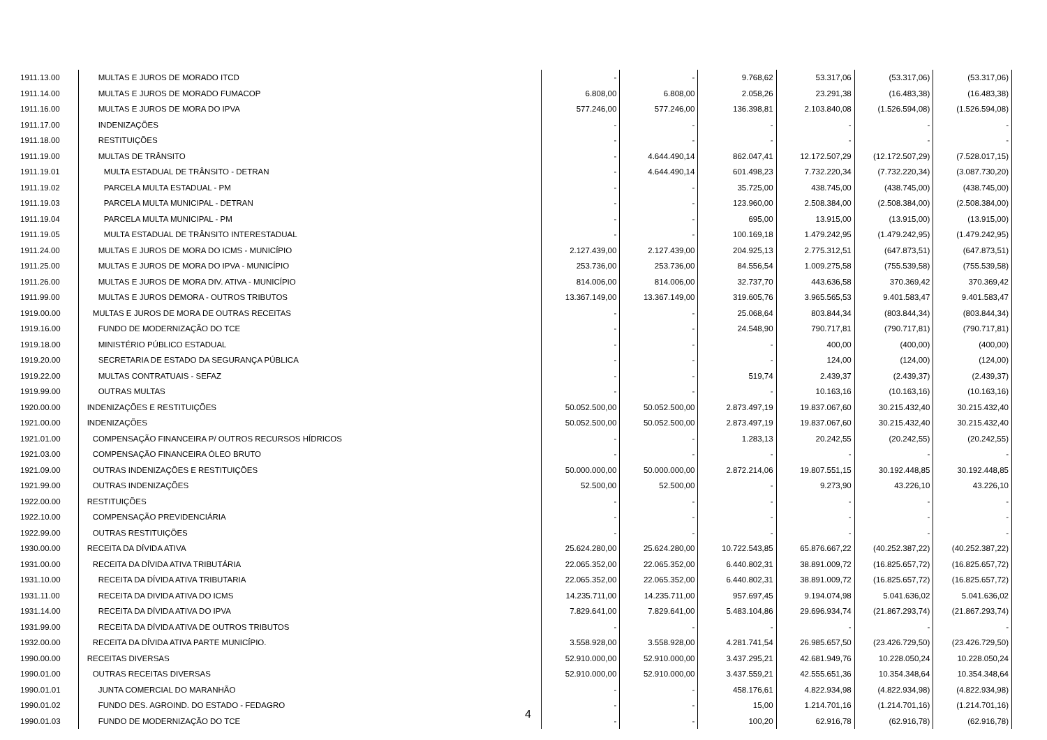| 1911.13.00 | MULTAS E JUROS DE MORADO ITCD | - | - | 9.768,62 | 53.317,06 | (53.317,06) | (53.317,06) |
| 1911.14.00 | MULTAS E JUROS DE MORADO FUMACOP | 6.808,00 | 6.808,00 | 2.058,26 | 23.291,38 | (16.483,38) | (16.483,38) |
| 1911.16.00 | MULTAS E JUROS DE MORA DO IPVA | 577.246,00 | 577.246,00 | 136.398,81 | 2.103.840,08 | (1.526.594,08) | (1.526.594,08) |
| 1911.17.00 | INDENIZAÇÕES | - | - | - | - | - | - |
| 1911.18.00 | RESTITUIÇÕES | - | - | - | - | - | - |
| 1911.19.00 | MULTAS DE TRÂNSITO | - | 4.644.490,14 | 862.047,41 | 12.172.507,29 | (12.172.507,29) | (7.528.017,15) |
| 1911.19.01 | MULTA ESTADUAL DE TRÂNSITO - DETRAN | - | 4.644.490,14 | 601.498,23 | 7.732.220,34 | (7.732.220,34) | (3.087.730,20) |
| 1911.19.02 | PARCELA MULTA ESTADUAL - PM | - | - | 35.725,00 | 438.745,00 | (438.745,00) | (438.745,00) |
| 1911.19.03 | PARCELA MULTA MUNICIPAL - DETRAN | - | - | 123.960,00 | 2.508.384,00 | (2.508.384,00) | (2.508.384,00) |
| 1911.19.04 | PARCELA MULTA MUNICIPAL - PM | - | - | 695,00 | 13.915,00 | (13.915,00) | (13.915,00) |
| 1911.19.05 | MULTA ESTADUAL DE TRÂNSITO INTERESTADUAL | - | - | 100.169,18 | 1.479.242,95 | (1.479.242,95) | (1.479.242,95) |
| 1911.24.00 | MULTAS E JUROS DE MORA DO ICMS - MUNICÍPIO | 2.127.439,00 | 2.127.439,00 | 204.925,13 | 2.775.312,51 | (647.873,51) | (647.873,51) |
| 1911.25.00 | MULTAS E JUROS DE MORA DO IPVA - MUNICÍPIO | 253.736,00 | 253.736,00 | 84.556,54 | 1.009.275,58 | (755.539,58) | (755.539,58) |
| 1911.26.00 | MULTAS E JUROS DE MORA DIV. ATIVA - MUNICÍPIO | 814.006,00 | 814.006,00 | 32.737,70 | 443.636,58 | 370.369,42 | 370.369,42 |
| 1911.99.00 | MULTAS E JUROS DEMORA - OUTROS TRIBUTOS | 13.367.149,00 | 13.367.149,00 | 319.605,76 | 3.965.565,53 | 9.401.583,47 | 9.401.583,47 |
| 1919.00.00 | MULTAS E JUROS DE MORA DE OUTRAS RECEITAS | - | - | 25.068,64 | 803.844,34 | (803.844,34) | (803.844,34) |
| 1919.16.00 | FUNDO DE MODERNIZAÇÃO DO TCE | - | - | 24.548,90 | 790.717,81 | (790.717,81) | (790.717,81) |
| 1919.18.00 | MINISTÉRIO PÚBLICO ESTADUAL | - | - | - | 400,00 | (400,00) | (400,00) |
| 1919.20.00 | SECRETARIA DE ESTADO DA SEGURANÇA PÚBLICA | - | - | - | 124,00 | (124,00) | (124,00) |
| 1919.22.00 | MULTAS CONTRATUAIS - SEFAZ | - | - | 519,74 | 2.439,37 | (2.439,37) | (2.439,37) |
| 1919.99.00 | OUTRAS MULTAS | - | - | - | 10.163,16 | (10.163,16) | (10.163,16) |
| 1920.00.00 | INDENIZAÇÕES E RESTITUIÇÕES | 50.052.500,00 | 50.052.500,00 | 2.873.497,19 | 19.837.067,60 | 30.215.432,40 | 30.215.432,40 |
| 1921.00.00 | INDENIZAÇÕES | 50.052.500,00 | 50.052.500,00 | 2.873.497,19 | 19.837.067,60 | 30.215.432,40 | 30.215.432,40 |
| 1921.01.00 | COMPENSAÇÃO FINANCEIRA P/ OUTROS RECURSOS HÍDRICOS | - | - | 1.283,13 | 20.242,55 | (20.242,55) | (20.242,55) |
| 1921.03.00 | COMPENSAÇÃO FINANCEIRA ÓLEO BRUTO | - | - | - | - | - | - |
| 1921.09.00 | OUTRAS INDENIZAÇÕES E RESTITUIÇÕES | 50.000.000,00 | 50.000.000,00 | 2.872.214,06 | 19.807.551,15 | 30.192.448,85 | 30.192.448,85 |
| 1921.99.00 | OUTRAS INDENIZAÇÕES | 52.500,00 | 52.500,00 | - | 9.273,90 | 43.226,10 | 43.226,10 |
| 1922.00.00 | RESTITUIÇÕES | - | - | - | - | - | - |
| 1922.10.00 | COMPENSAÇÃO PREVIDENCIÁRIA | - | - | - | - | - | - |
| 1922.99.00 | OUTRAS RESTITUIÇÕES | - | - | - | - | - | - |
| 1930.00.00 | RECEITA DA DÍVIDA ATIVA | 25.624.280,00 | 25.624.280,00 | 10.722.543,85 | 65.876.667,22 | (40.252.387,22) | (40.252.387,22) |
| 1931.00.00 | RECEITA DA DÍVIDA ATIVA TRIBUTÁRIA | 22.065.352,00 | 22.065.352,00 | 6.440.802,31 | 38.891.009,72 | (16.825.657,72) | (16.825.657,72) |
| 1931.10.00 | RECEITA DA DÍVIDA ATIVA TRIBUTARIA | 22.065.352,00 | 22.065.352,00 | 6.440.802,31 | 38.891.009,72 | (16.825.657,72) | (16.825.657,72) |
| 1931.11.00 | RECEITA DA DIVIDA ATIVA DO ICMS | 14.235.711,00 | 14.235.711,00 | 957.697,45 | 9.194.074,98 | 5.041.636,02 | 5.041.636,02 |
| 1931.14.00 | RECEITA DA DÍVIDA ATIVA DO IPVA | 7.829.641,00 | 7.829.641,00 | 5.483.104,86 | 29.696.934,74 | (21.867.293,74) | (21.867.293,74) |
| 1931.99.00 | RECEITA DA DÍVIDA ATIVA DE OUTROS TRIBUTOS | - | - | - | - | - | - |
| 1932.00.00 | RECEITA DA DÍVIDA ATIVA PARTE MUNICÍPIO. | 3.558.928,00 | 3.558.928,00 | 4.281.741,54 | 26.985.657,50 | (23.426.729,50) | (23.426.729,50) |
| 1990.00.00 | RECEITAS DIVERSAS | 52.910.000,00 | 52.910.000,00 | 3.437.295,21 | 42.681.949,76 | 10.228.050,24 | 10.228.050,24 |
| 1990.01.00 | OUTRAS RECEITAS DIVERSAS | 52.910.000,00 | 52.910.000,00 | 3.437.559,21 | 42.555.651,36 | 10.354.348,64 | 10.354.348,64 |
| 1990.01.01 | JUNTA COMERCIAL DO MARANHÃO | - | - | 458.176,61 | 4.822.934,98 | (4.822.934,98) | (4.822.934,98) |
| 1990.01.02 | FUNDO DES. AGROIND. DO ESTADO - FEDAGRO | - | - | 15,00 | 1.214.701,16 | (1.214.701,16) | (1.214.701,16) |
| 1990.01.03 | FUNDO DE MODERNIZAÇÃO DO TCE | - | - | 100,20 | 62.916,78 | (62.916,78) | (62.916,78) |
4